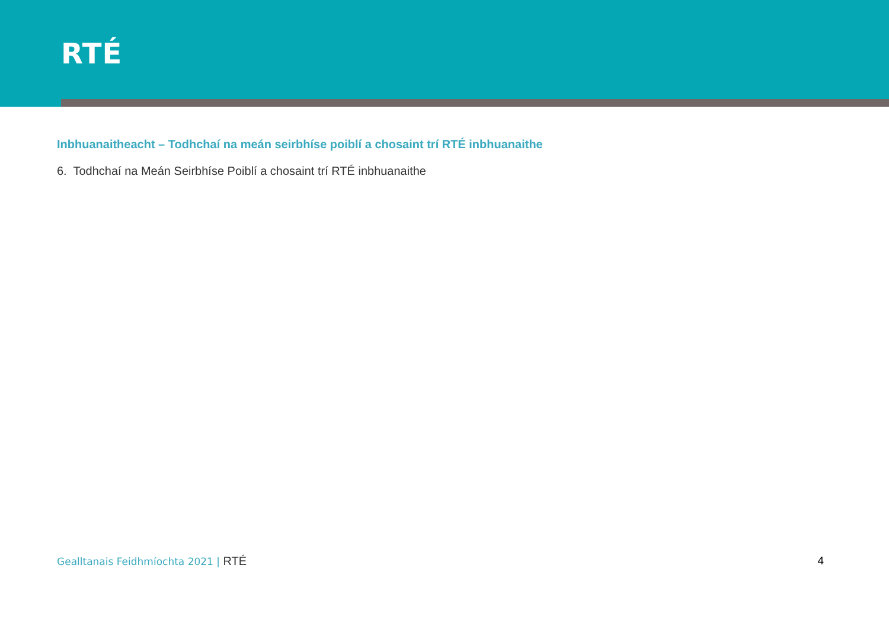RTÉ
Inbhuanaitheacht – Todhchaí na meán seirbhíse poiblí a chosaint trí RTÉ inbhuanaithe
6. Todhchaí na Meán Seirbhíse Poiblí a chosaint trí RTÉ inbhuanaithe
Gealltanais Feidhmíochta 2021 | RTÉ 4